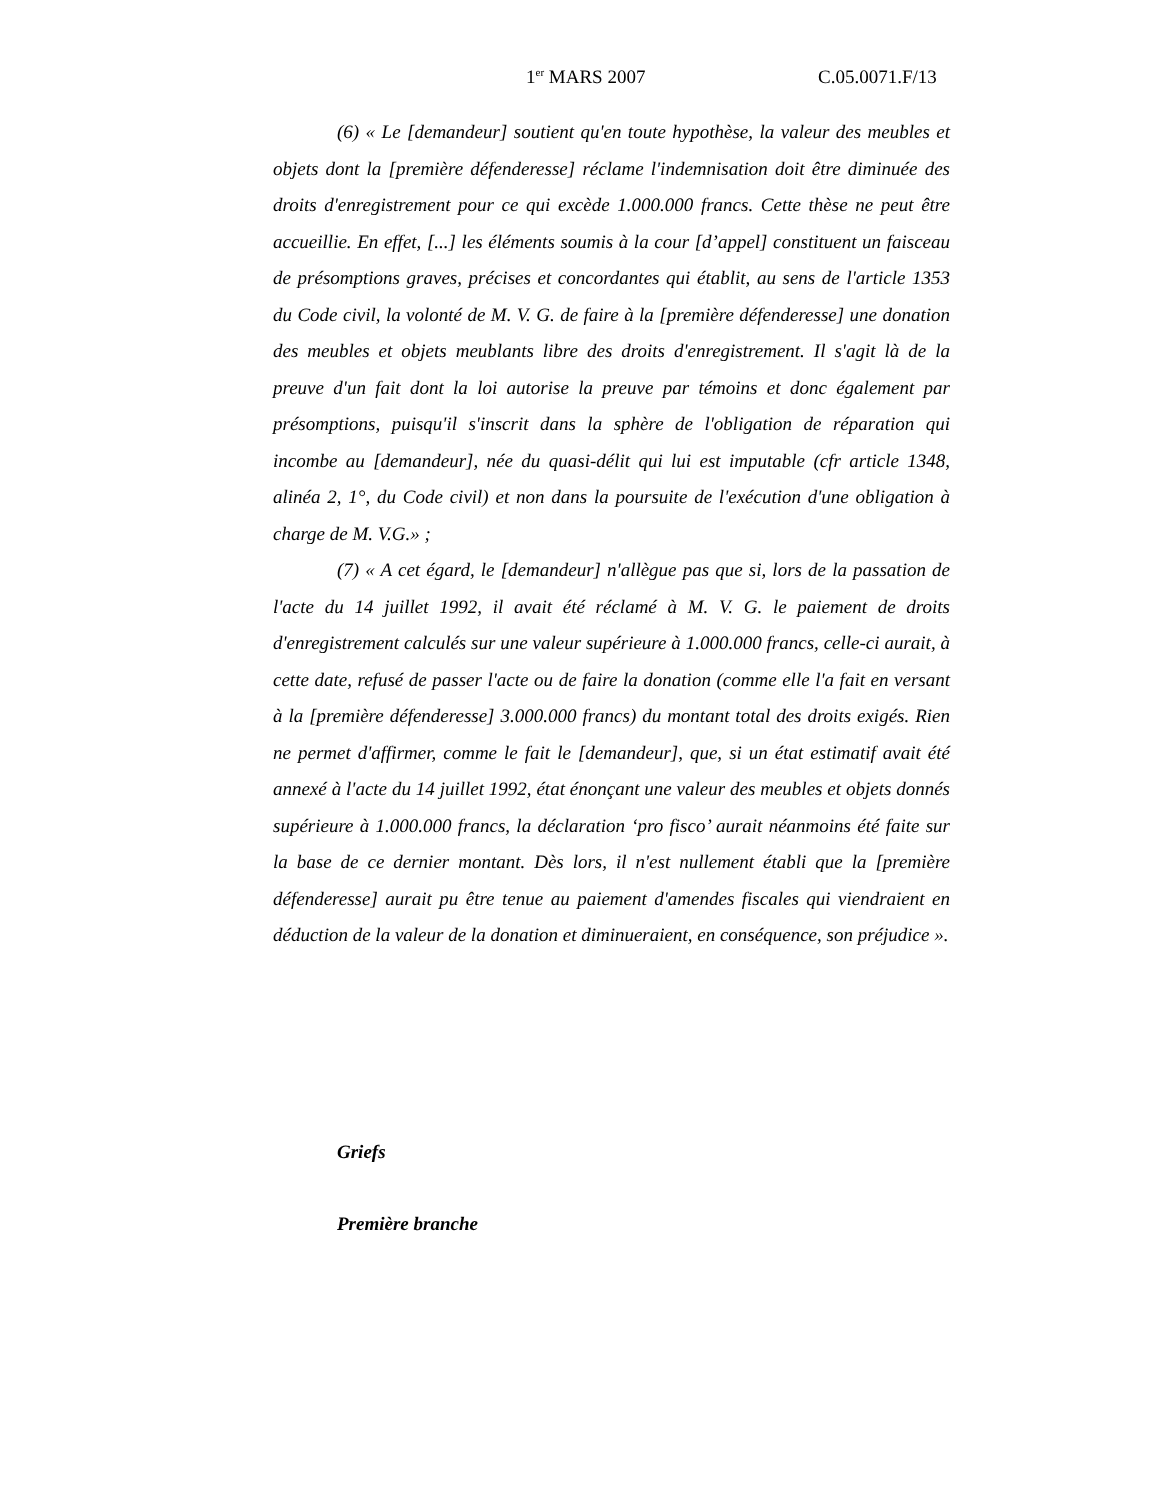1<sup>er</sup> MARS 2007 C.05.0071.F/13
(6) « Le [demandeur] soutient qu'en toute hypothèse, la valeur des meubles et objets dont la [première défenderesse] réclame l'indemnisation doit être diminuée des droits d'enregistrement pour ce qui excède 1.000.000 francs. Cette thèse ne peut être accueillie. En effet, [...] les éléments soumis à la cour [d’appel] constituent un faisceau de présomptions graves, précises et concordantes qui établit, au sens de l'article 1353 du Code civil, la volonté de M. V. G. de faire à la [première défenderesse] une donation des meubles et objets meublants libre des droits d'enregistrement. Il s'agit là de la preuve d'un fait dont la loi autorise la preuve par témoins et donc également par présomptions, puisqu'il s'inscrit dans la sphère de l'obligation de réparation qui incombe au [demandeur], née du quasi-délit qui lui est imputable (cfr article 1348, alinéa 2, 1°, du Code civil) et non dans la poursuite de l'exécution d'une obligation à charge de M. V.G.» ;
(7) « A cet égard, le [demandeur] n'allègue pas que si, lors de la passation de l'acte du 14 juillet 1992, il avait été réclamé à M. V. G. le paiement de droits d'enregistrement calculés sur une valeur supérieure à 1.000.000 francs, celle-ci aurait, à cette date, refusé de passer l'acte ou de faire la donation (comme elle l'a fait en versant à la [première défenderesse] 3.000.000 francs) du montant total des droits exigés. Rien ne permet d'affirmer, comme le fait le [demandeur], que, si un état estimatif avait été annexé à l'acte du 14 juillet 1992, état énonçant une valeur des meubles et objets donnés supérieure à 1.000.000 francs, la déclaration ‘pro fisco’ aurait néanmoins été faite sur la base de ce dernier montant. Dès lors, il n'est nullement établi que la [première défenderesse] aurait pu être tenue au paiement d'amendes fiscales qui viendraient en déduction de la valeur de la donation et diminueraient, en conséquence, son préjudice ».
Griefs
Première branche